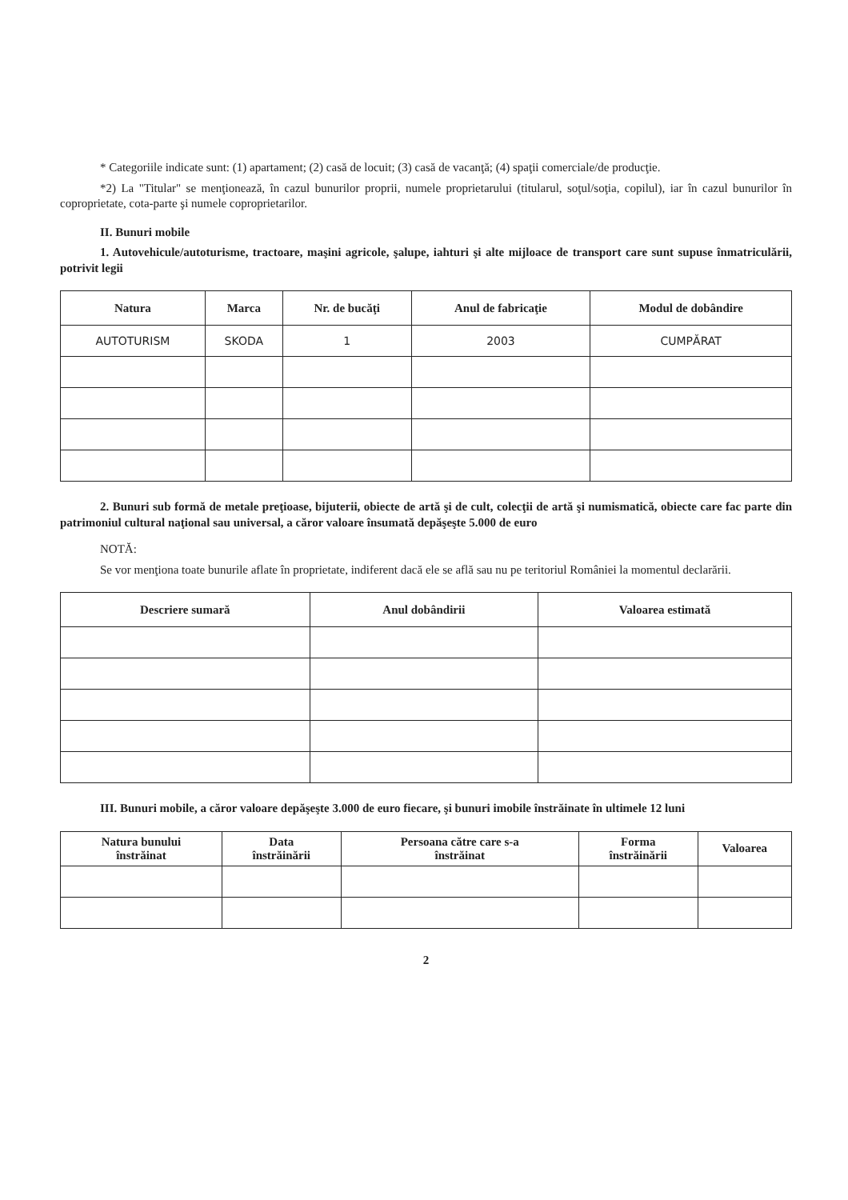* Categoriile indicate sunt: (1) apartament; (2) casă de locuit; (3) casă de vacanţă; (4) spaţii comerciale/de producţie.
*2) La "Titular" se menţionează, în cazul bunurilor proprii, numele proprietarului (titularul, soţul/soţia, copilul), iar în cazul bunurilor în coproprietate, cota-parte şi numele coproprietarilor.
II. Bunuri mobile
1. Autovehicule/autoturisme, tractoare, maşini agricole, şalupe, iahturi şi alte mijloace de transport care sunt supuse înmatriculării, potrivit legii
| Natura | Marca | Nr. de bucăţi | Anul de fabricaţie | Modul de dobândire |
| --- | --- | --- | --- | --- |
| AUTOTURISM | SKODA | 1 | 2003 | CUMPĂRAT |
2. Bunuri sub formă de metale preţioase, bijuterii, obiecte de artă şi de cult, colecţii de artă şi numismatică, obiecte care fac parte din patrimoniul cultural naţional sau universal, a căror valoare însumată depăşeşte 5.000 de euro
NOTĂ:
Se vor menţiona toate bunurile aflate în proprietate, indiferent dacă ele se află sau nu pe teritoriul României la momentul declarării.
| Descriere sumară | Anul dobândirii | Valoarea estimată |
| --- | --- | --- |
III. Bunuri mobile, a căror valoare depăşeşte 3.000 de euro fiecare, şi bunuri imobile înstrăinate în ultimele 12 luni
| Natura bunului înstrăinat | Data înstrăinării | Persoana către care s-a înstrăinat | Forma înstrăinării | Valoarea |
| --- | --- | --- | --- | --- |
2